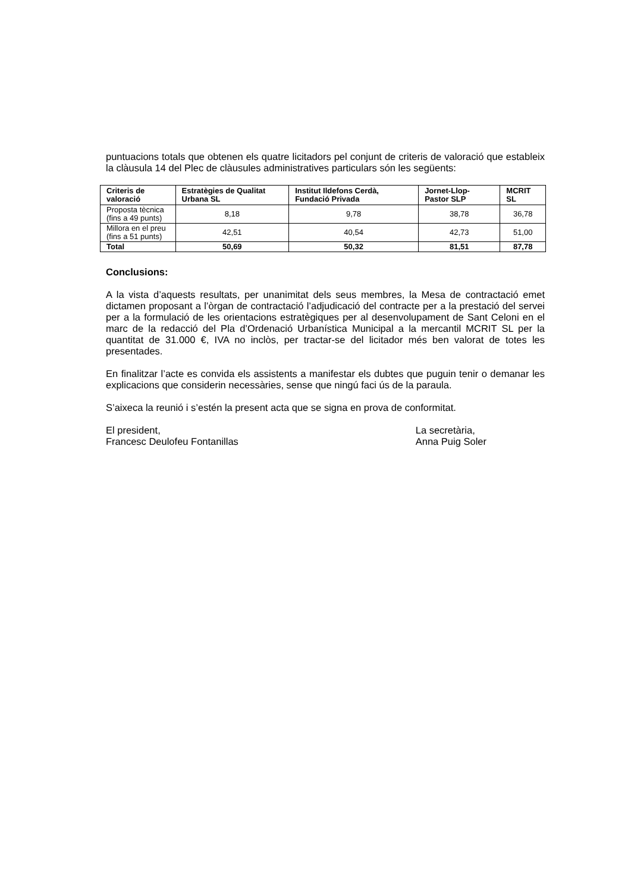puntuacions totals que obtenen els quatre licitadors pel conjunt de criteris de valoració que estableix la clàusula 14 del Plec de clàusules administratives particulars són les següents:
| Criteris de valoració | Estratègies de Qualitat Urbana SL | Institut Ildefons Cerdà, Fundació Privada | Jornet-Llop-Pastor SLP | MCRIT SL |
| --- | --- | --- | --- | --- |
| Proposta tècnica (fins a 49 punts) | 8,18 | 9,78 | 38,78 | 36,78 |
| Millora en el preu (fins a 51 punts) | 42,51 | 40,54 | 42,73 | 51,00 |
| Total | 50,69 | 50,32 | 81,51 | 87,78 |
Conclusions:
A la vista d’aquests resultats, per unanimitat dels seus membres, la Mesa de contractació emet dictamen proposant a l’òrgan de contractació l’adjudicació del contracte per a la prestació del servei per a la formulació de les orientacions estratègiques per al desenvolupament de Sant Celoni en el marc de la redacció del Pla d’Ordenació Urbanística Municipal a la mercantil MCRIT SL per la quantitat de 31.000 €, IVA no inclòs, per tractar-se del licitador més ben valorat de totes les presentades.
En finalitzar l’acte es convida els assistents a manifestar els dubtes que puguin tenir o demanar les explicacions que considerin necessàries, sense que ningú faci ús de la paraula.
S’aixeca la reunió i s’estén la present acta que se signa en prova de conformitat.
El president,
Francesc Deulofeu Fontanillas
La secretària,
Anna Puig Soler